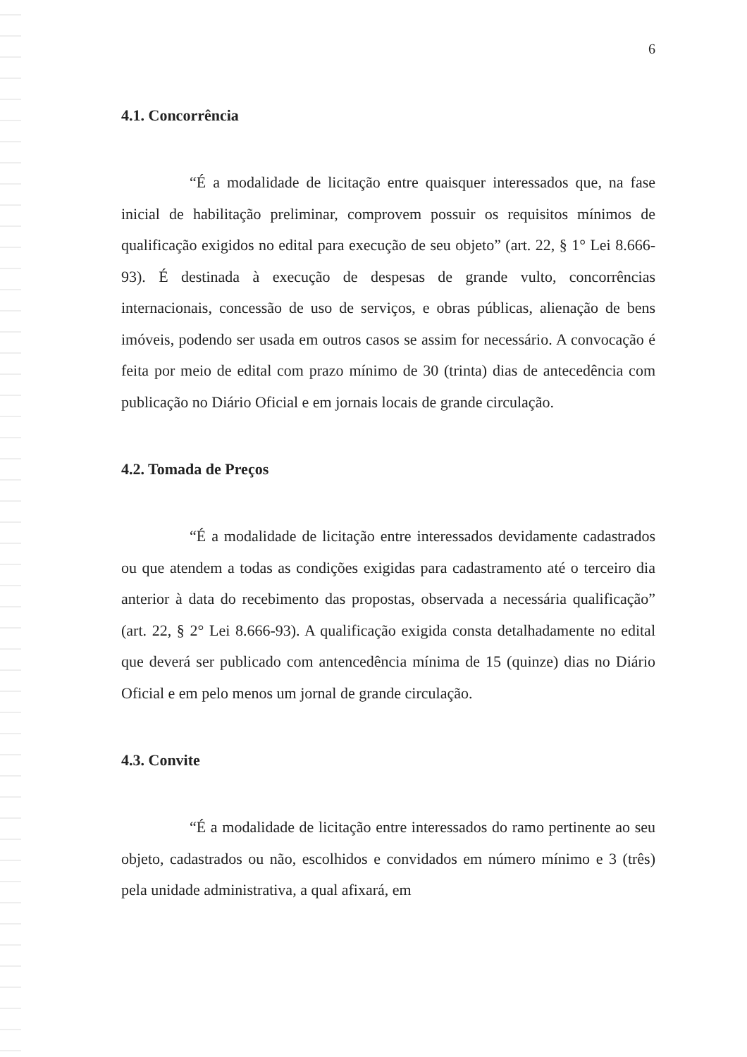6
4.1. Concorrência
“É a modalidade de licitação entre quaisquer interessados que, na fase inicial de habilitação preliminar, comprovem possuir os requisitos mínimos de qualificação exigidos no edital para execução de seu objeto” (art. 22, § 1° Lei 8.666-93). É destinada à execução de despesas de grande vulto, concorrências internacionais, concessão de uso de serviços, e obras públicas, alienação de bens imóveis, podendo ser usada em outros casos se assim for necessário. A convocação é feita por meio de edital com prazo mínimo de 30 (trinta) dias de antecedência com publicação no Diário Oficial e em jornais locais de grande circulação.
4.2. Tomada de Preços
“É a modalidade de licitação entre interessados devidamente cadastrados ou que atendem a todas as condições exigidas para cadastramento até o terceiro dia anterior à data do recebimento das propostas, observada a necessária qualificação” (art. 22, § 2° Lei 8.666-93). A qualificação exigida consta detalhadamente no edital que deverá ser publicado com antencedência mínima de 15 (quinze) dias no Diário Oficial e em pelo menos um jornal de grande circulação.
4.3. Convite
“É a modalidade de licitação entre interessados do ramo pertinente ao seu objeto, cadastrados ou não, escolhidos e convidados em número mínimo e 3 (três) pela unidade administrativa, a qual afixará, em